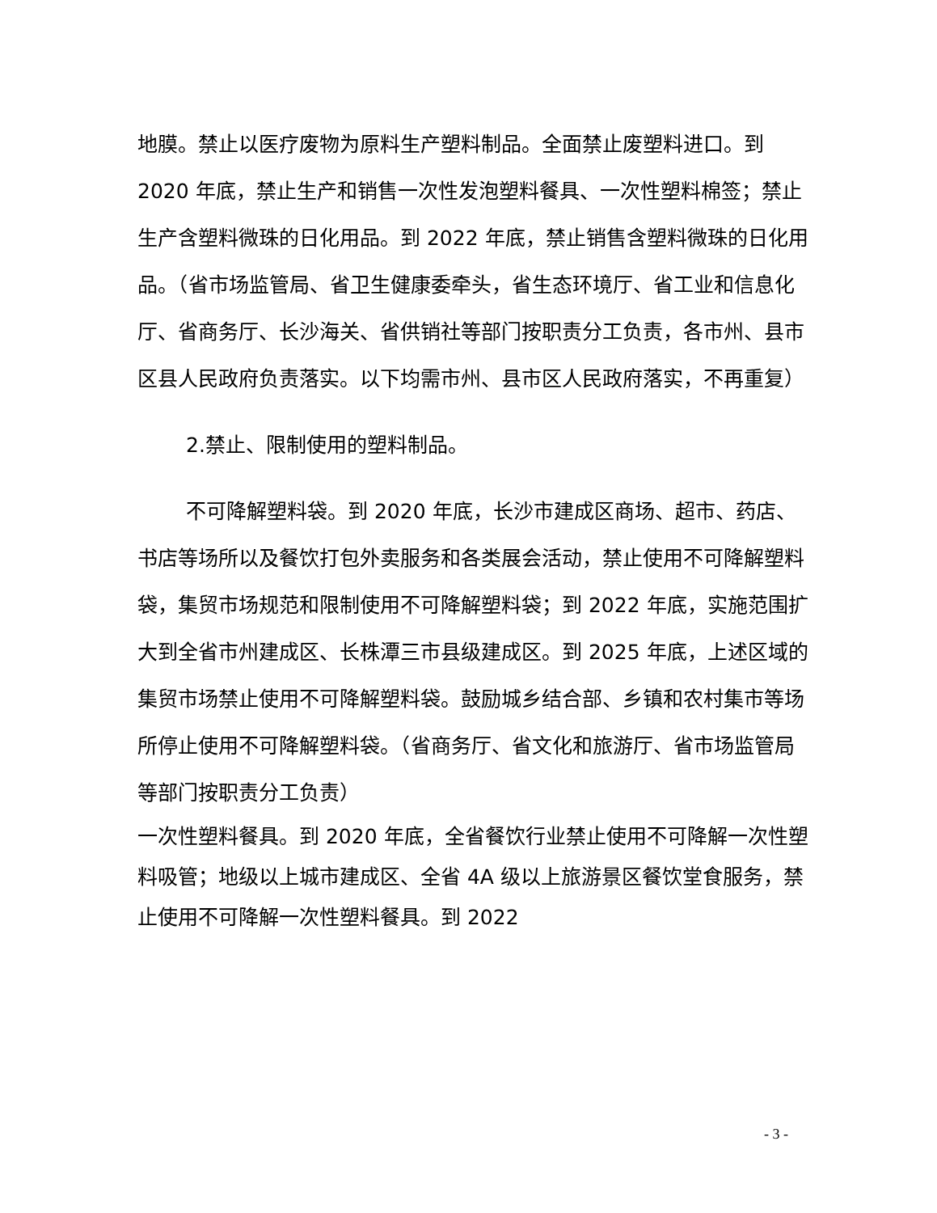地膜。禁止以医疗废物为原料生产塑料制品。全面禁止废塑料进口。到 2020 年底，禁止生产和销售一次性发泡塑料餐具、一次性塑料棉签；禁止生产含塑料微珠的日化用品。到 2022 年底，禁止销售含塑料微珠的日化用品。（省市场监管局、省卫生健康委牵头，省生态环境厅、省工业和信息化厅、省商务厅、长沙海关、省供销社等部门按职责分工负责，各市州、县市区县人民政府负责落实。以下均需市州、县市区人民政府落实，不再重复）
2.禁止、限制使用的塑料制品。
不可降解塑料袋。到 2020 年底，长沙市建成区商场、超市、药店、书店等场所以及餐饮打包外卖服务和各类展会活动，禁止使用不可降解塑料袋，集贸市场规范和限制使用不可降解塑料袋；到 2022 年底，实施范围扩大到全省市州建成区、长株潭三市县级建成区。到 2025 年底，上述区域的集贸市场禁止使用不可降解塑料袋。鼓励城乡结合部、乡镇和农村集市等场所停止使用不可降解塑料袋。（省商务厅、省文化和旅游厅、省市场监管局等部门按职责分工负责）
一次性塑料餐具。到 2020 年底，全省餐饮行业禁止使用不可降解一次性塑料吸管；地级以上城市建成区、全省 4A 级以上旅游景区餐饮堂食服务，禁止使用不可降解一次性塑料餐具。到 2022
- 3 -